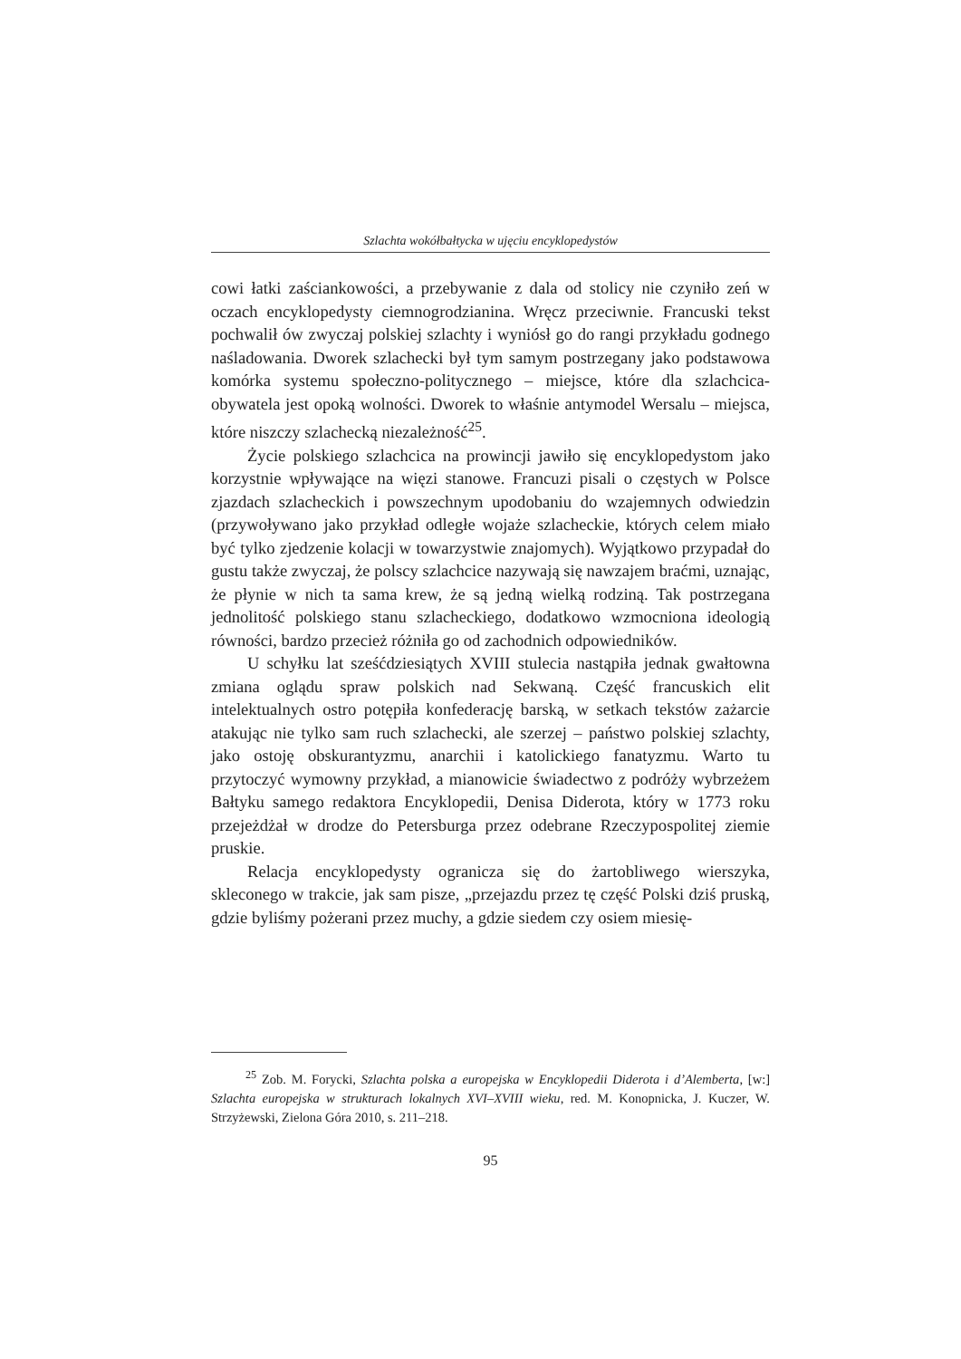Szlachta wokółbałtycka w ujęciu encyklopedystów
cowi łatki zaściankowości, a przebywanie z dala od stolicy nie czyniło zeń w oczach encyklopedysty ciemnogrodzianina. Wręcz przeciwnie. Francuski tekst pochwalił ów zwyczaj polskiej szlachty i wyniósł go do rangi przykładu godnego naśladowania. Dworek szlachecki był tym samym postrzegany jako podstawowa komórka systemu społeczno-politycznego – miejsce, które dla szlachcica-obywatela jest opoką wolności. Dworek to właśnie antymodel Wersalu – miejsca, które niszczy szlachecką niezależność<sup>25</sup>.
Życie polskiego szlachcica na prowincji jawiło się encyklopedystom jako korzystnie wpływające na więzi stanowe. Francuzi pisali o częstych w Polsce zjazdach szlacheckich i powszechnym upodobaniu do wzajemnych odwiedzin (przywoływano jako przykład odległe wojaże szlacheckie, których celem miało być tylko zjedzenie kolacji w towarzystwie znajomych). Wyjątkowo przypadał do gustu także zwyczaj, że polscy szlachcice nazywają się nawzajem braćmi, uznając, że płynie w nich ta sama krew, że są jedną wielką rodziną. Tak postrzegana jednolitość polskiego stanu szlacheckiego, dodatkowo wzmocniona ideologią równości, bardzo przecież różniła go od zachodnich odpowiedników.
U schyłku lat sześćdziesiątych XVIII stulecia nastąpiła jednak gwałtowna zmiana oglądu spraw polskich nad Sekwaną. Część francuskich elit intelektualnych ostro potępiła konfederację barską, w setkach tekstów zażarcie atakując nie tylko sam ruch szlachecki, ale szerzej – państwo polskiej szlachty, jako ostoję obskurantyzmu, anarchii i katolickiego fanatyzmu. Warto tu przytoczyć wymowny przykład, a mianowicie świadectwo z podróży wybrzeżem Bałtyku samego redaktora Encyklopedii, Denisa Diderota, który w 1773 roku przejeżdżał w drodze do Petersburga przez odebrane Rzeczypospolitej ziemie pruskie.
Relacja encyklopedysty ogranicza się do żartobliwego wierszyka, skleconego w trakcie, jak sam pisze, „przejazdu przez tę część Polski dziś pruską, gdzie byliśmy pożerani przez muchy, a gdzie siedem czy osiem miesię-
<sup>25</sup> Zob. M. Forycki, Szlachta polska a europejska w Encyklopedii Diderota i d’Alemberta, [w:] Szlachta europejska w strukturach lokalnych XVI–XVIII wieku, red. M. Konopnicka, J. Kuczer, W. Strzyżewski, Zielona Góra 2010, s. 211–218.
95